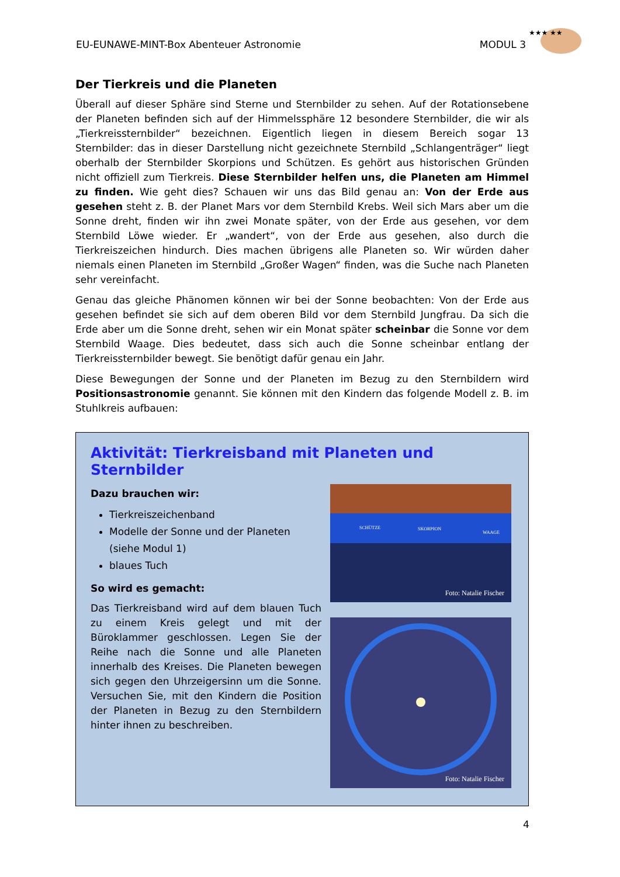EU-EUNAWE-MINT-Box Abenteuer Astronomie MODUL 3
★★★ ★★
Der Tierkreis und die Planeten
Überall auf dieser Sphäre sind Sterne und Sternbilder zu sehen. Auf der Rotationsebene der Planeten befinden sich auf der Himmelssphäre 12 besondere Sternbilder, die wir als „Tierkreissternbilder“ bezeichnen. Eigentlich liegen in diesem Bereich sogar 13 Sternbilder: das in dieser Darstellung nicht gezeichnete Sternbild „Schlangenträger“ liegt oberhalb der Sternbilder Skorpions und Schützen. Es gehört aus historischen Gründen nicht offiziell zum Tierkreis. Diese Sternbilder helfen uns, die Planeten am Himmel zu finden. Wie geht dies? Schauen wir uns das Bild genau an: Von der Erde aus gesehen steht z. B. der Planet Mars vor dem Sternbild Krebs. Weil sich Mars aber um die Sonne dreht, finden wir ihn zwei Monate später, von der Erde aus gesehen, vor dem Sternbild Löwe wieder. Er „wandert“, von der Erde aus gesehen, also durch die Tierkreiszeichen hindurch. Dies machen übrigens alle Planeten so. Wir würden daher niemals einen Planeten im Sternbild „Großer Wagen“ finden, was die Suche nach Planeten sehr vereinfacht.
Genau das gleiche Phänomen können wir bei der Sonne beobachten: Von der Erde aus gesehen befindet sie sich auf dem oberen Bild vor dem Sternbild Jungfrau. Da sich die Erde aber um die Sonne dreht, sehen wir ein Monat später scheinbar die Sonne vor dem Sternbild Waage. Dies bedeutet, dass sich auch die Sonne scheinbar entlang der Tierkreissternbilder bewegt. Sie benötigt dafür genau ein Jahr.
Diese Bewegungen der Sonne und der Planeten im Bezug zu den Sternbildern wird Positionsastronomie genannt. Sie können mit den Kindern das folgende Modell z. B. im Stuhlkreis aufbauen:
Aktivität: Tierkreisband mit Planeten und Sternbilder
Dazu brauchen wir:
Tierkreiszeichenband
Modelle der Sonne und der Planeten (siehe Modul 1)
blaues Tuch
So wird es gemacht:
Das Tierkreisband wird auf dem blauen Tuch zu einem Kreis gelegt und mit der Büroklammer geschlossen. Legen Sie der Reihe nach die Sonne und alle Planeten innerhalb des Kreises. Die Planeten bewegen sich gegen den Uhrzeigersinn um die Sonne. Versuchen Sie, mit den Kindern die Position der Planeten in Bezug zu den Sternbildern hinter ihnen zu beschreiben.
SCHÜTZE SKORPION
WAAGE
Foto: Natalie Fischer
Foto: Natalie Fischer
4